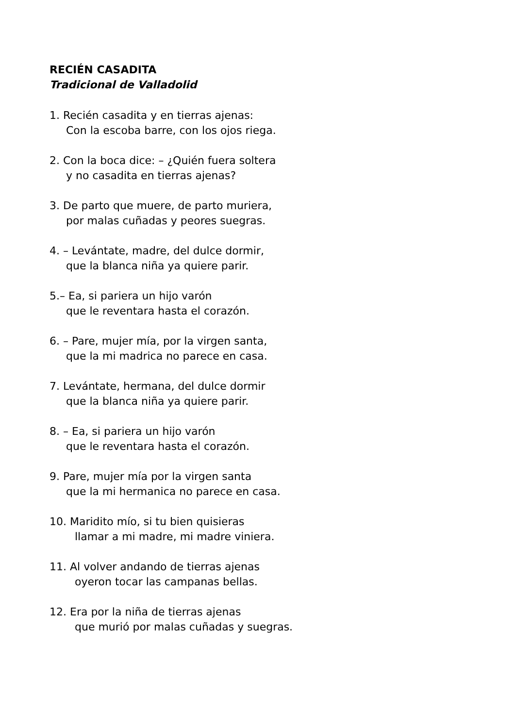RECIÉN CASADITA
Tradicional de Valladolid
1. Recién casadita y en tierras ajenas:
Con la escoba barre, con los ojos riega.
2. Con la boca dice: – ¿Quién fuera soltera
y no casadita en tierras ajenas?
3. De parto que muere, de parto muriera,
por malas cuñadas y peores suegras.
4. – Levántate, madre, del dulce dormir,
que la blanca niña ya quiere parir.
5.– Ea, si pariera un hijo varón
que le reventara hasta el corazón.
6. – Pare, mujer mía, por la virgen santa,
que la mi madrica no parece en casa.
7. Levántate, hermana, del dulce dormir
que la blanca niña ya quiere parir.
8. – Ea, si pariera un hijo varón
que le reventara hasta el corazón.
9. Pare, mujer mía por la virgen santa
que la mi hermanica no parece en casa.
10. Maridito mío, si tu bien quisieras
llamar a mi madre, mi madre viniera.
11. Al volver andando de tierras ajenas
oyeron tocar las campanas bellas.
12. Era por la niña de tierras ajenas
que murió por malas cuñadas y suegras.